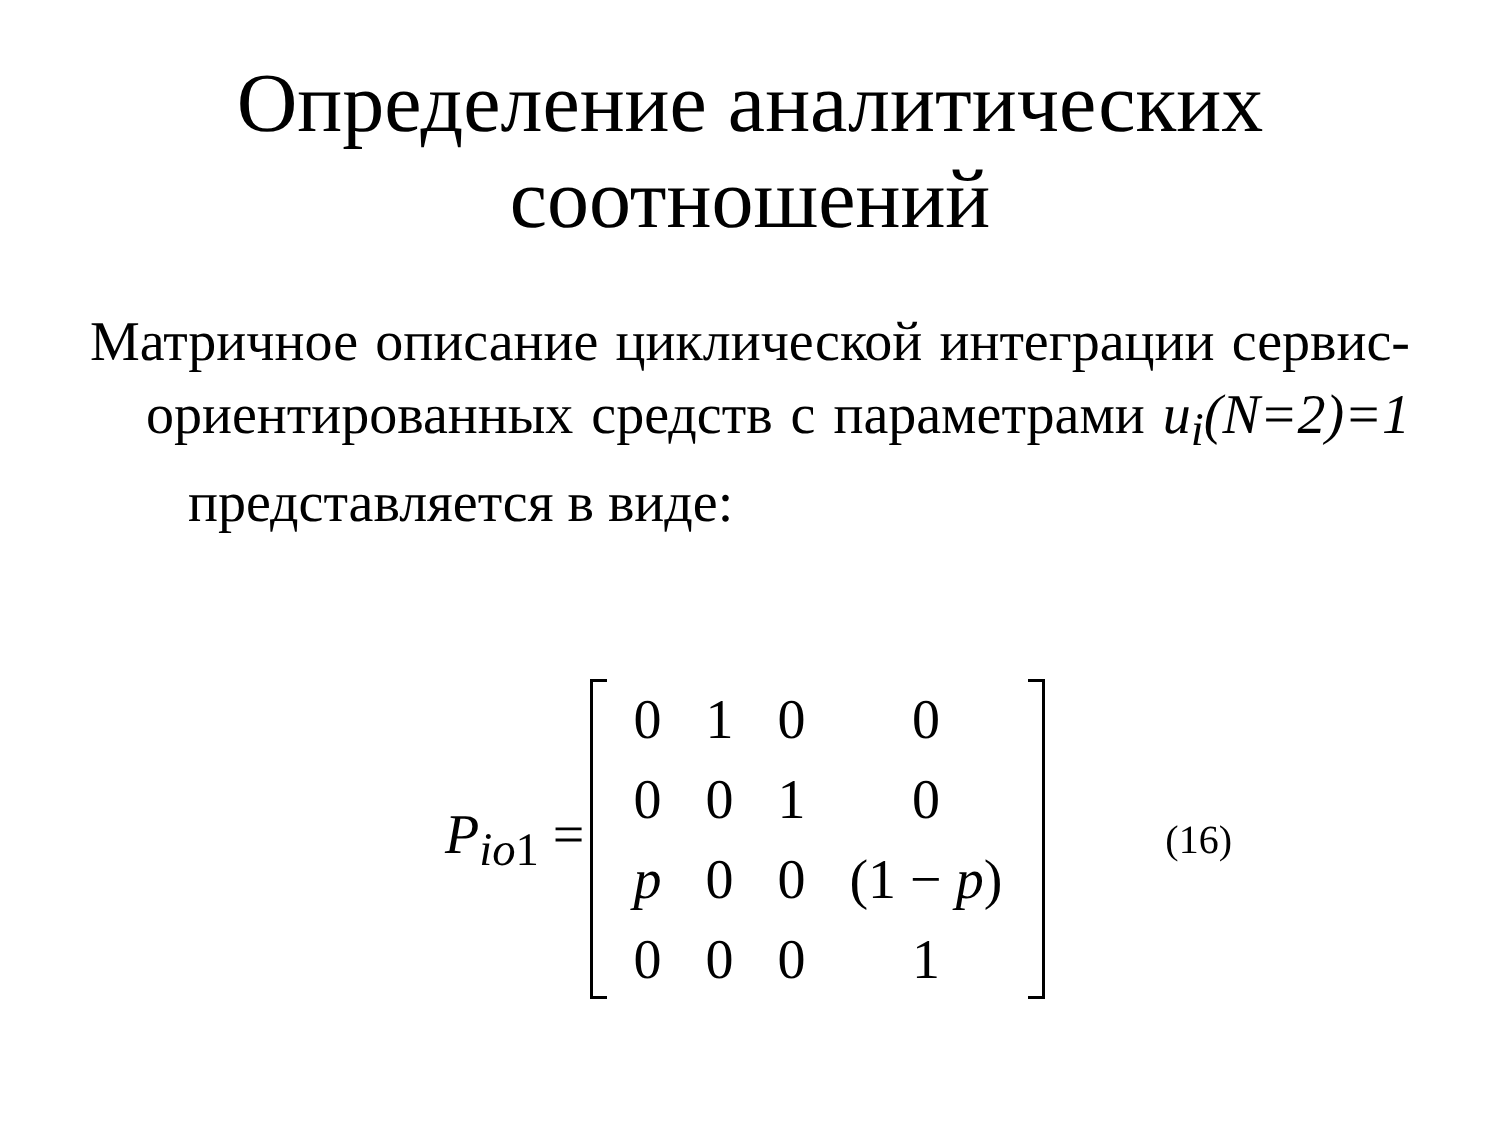Определение аналитических соотношений
Матричное описание циклической интеграции сервис-ориентированных средств с параметрами u<sub>i</sub>(N=2)=1 представляется в виде:
P<sub>io1</sub> =
| 0 | 1 | 0 | 0 |
| 0 | 0 | 1 | 0 |
| p | 0 | 0 | (1 − p ) |
| 0 | 0 | 0 | 1 |
(16)